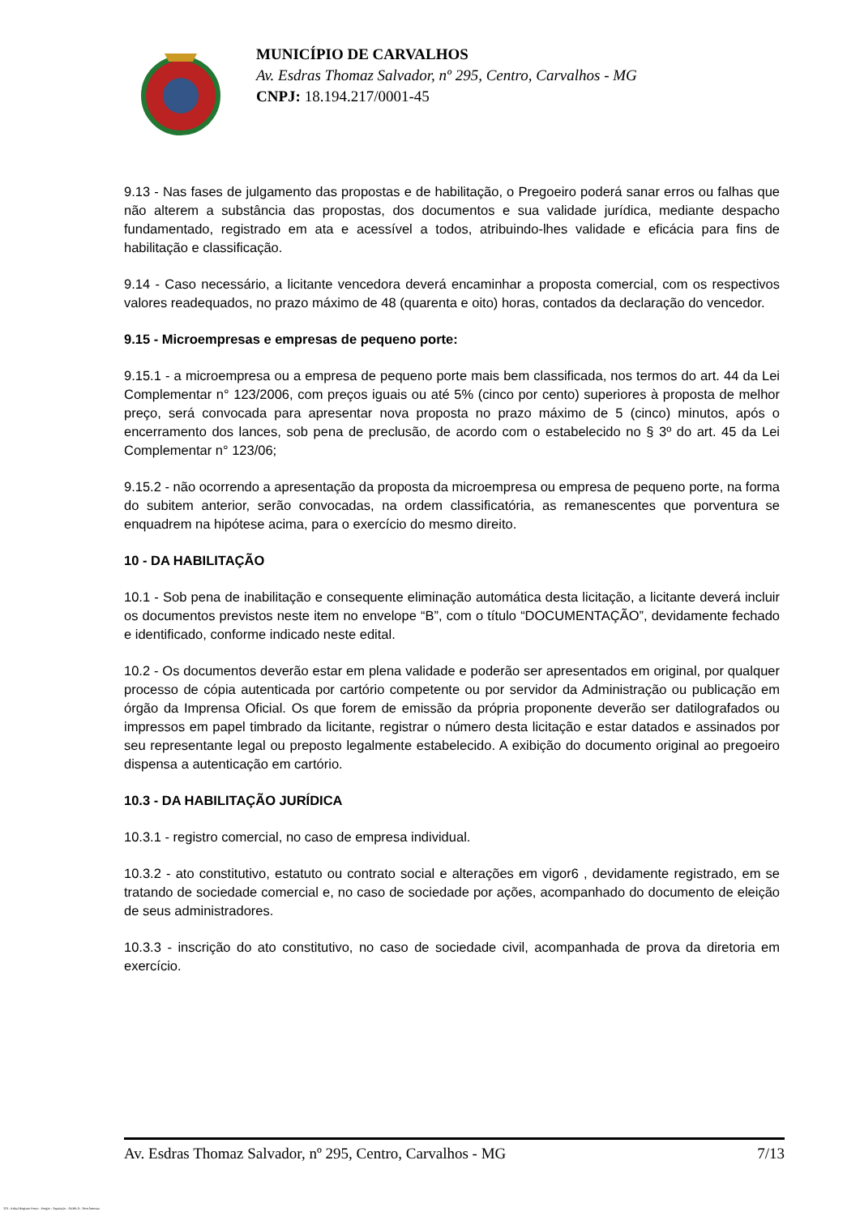MUNICÍPIO DE CARVALHOS
Av. Esdras Thomaz Salvador, nº 295, Centro, Carvalhos - MG
CNPJ: 18.194.217/0001-45
9.13 - Nas fases de julgamento das propostas e de habilitação, o Pregoeiro poderá sanar erros ou falhas que não alterem a substância das propostas, dos documentos e sua validade jurídica, mediante despacho fundamentado, registrado em ata e acessível a todos, atribuindo-lhes validade e eficácia para fins de habilitação e classificação.
9.14 - Caso necessário, a licitante vencedora deverá encaminhar a proposta comercial, com os respectivos valores readequados, no prazo máximo de 48 (quarenta e oito) horas, contados da declaração do vencedor.
9.15 - Microempresas e empresas de pequeno porte:
9.15.1 - a microempresa ou a empresa de pequeno porte mais bem classificada, nos termos do art. 44 da Lei Complementar n° 123/2006, com preços iguais ou até 5% (cinco por cento) superiores à proposta de melhor preço, será convocada para apresentar nova proposta no prazo máximo de 5 (cinco) minutos, após o encerramento dos lances, sob pena de preclusão, de acordo com o estabelecido no § 3º do art. 45 da Lei Complementar n° 123/06;
9.15.2 - não ocorrendo a apresentação da proposta da microempresa ou empresa de pequeno porte, na forma do subitem anterior, serão convocadas, na ordem classificatória, as remanescentes que porventura se enquadrem na hipótese acima, para o exercício do mesmo direito.
10 - DA HABILITAÇÃO
10.1 - Sob pena de inabilitação e consequente eliminação automática desta licitação, a licitante deverá incluir os documentos previstos neste item no envelope “B”, com o título “DOCUMENTAÇÃO”, devidamente fechado e identificado, conforme indicado neste edital.
10.2 - Os documentos deverão estar em plena validade e poderão ser apresentados em original, por qualquer processo de cópia autenticada por cartório competente ou por servidor da Administração ou publicação em órgão da Imprensa Oficial. Os que forem de emissão da própria proponente deverão ser datilografados ou impressos em papel timbrado da licitante, registrar o número desta licitação e estar datados e assinados por seu representante legal ou preposto legalmente estabelecido. A exibição do documento original ao pregoeiro dispensa a autenticação em cartório.
10.3 - DA HABILITAÇÃO JURÍDICA
10.3.1 - registro comercial, no caso de empresa individual.
10.3.2 - ato constitutivo, estatuto ou contrato social e alterações em vigor6 , devidamente registrado, em se tratando de sociedade comercial e, no caso de sociedade por ações, acompanhado do documento de eleição de seus administradores.
10.3.3 - inscrição do ato constitutivo, no caso de sociedade civil, acompanhada de prova da diretoria em exercício.
Av. Esdras Thomaz Salvador, nº 295, Centro, Carvalhos - MG 7/13
119 - Edital Registro Preço - Pregão - Aquisição - AMPLA - Sem Amostra